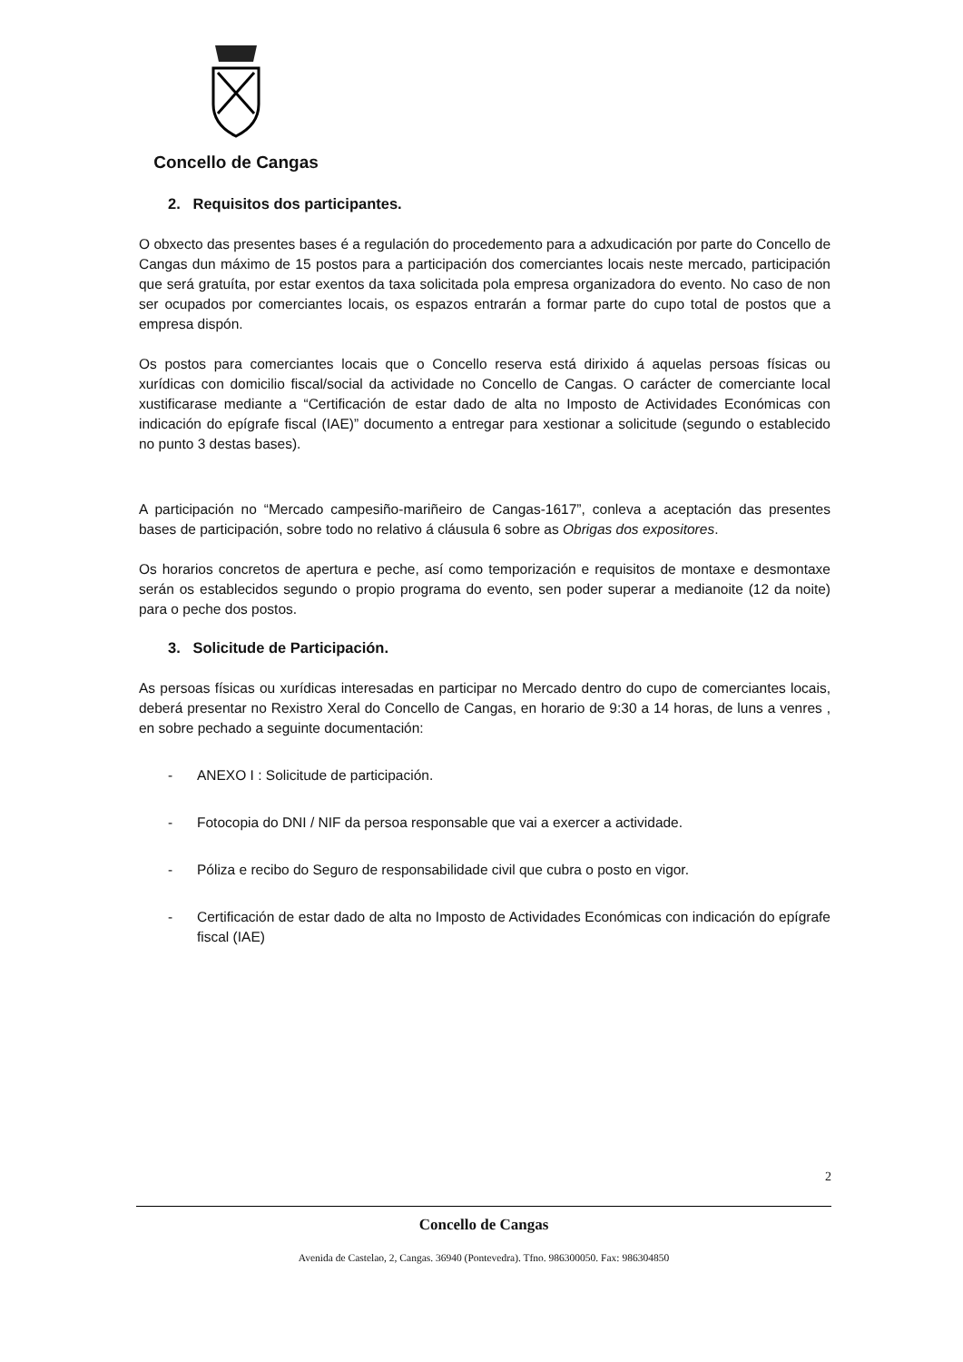Concello de Cangas
2. Requisitos dos participantes.
O obxecto das presentes bases é a regulación do procedemento para a adxudicación por parte do Concello de Cangas dun máximo de 15 postos para a participación dos comerciantes locais neste mercado, participación que será gratuíta, por estar exentos da taxa solicitada pola empresa organizadora do evento. No caso de non ser ocupados por comerciantes locais, os espazos entrarán a formar parte do cupo total de postos que a empresa dispón.
Os postos para comerciantes locais que o Concello reserva está dirixido á aquelas persoas físicas ou xurídicas con domicilio fiscal/social da actividade no Concello de Cangas. O carácter de comerciante local xustificarase mediante a “Certificación de estar dado de alta no Imposto de Actividades Económicas con indicación do epígrafe fiscal (IAE)” documento a entregar para xestionar a solicitude (segundo o establecido no punto 3 destas bases).
A participación no “Mercado campesiño-mariñeiro de Cangas-1617”, conleva a aceptación das presentes bases de participación, sobre todo no relativo á cláusula 6 sobre as Obrigas dos expositores.
Os horarios concretos de apertura e peche, así como temporización e requisitos de montaxe e desmontaxe serán os establecidos segundo o propio programa do evento, sen poder superar a medianoite (12 da noite) para o peche dos postos.
3. Solicitude de Participación.
As persoas físicas ou xurídicas interesadas en participar no Mercado dentro do cupo de comerciantes locais, deberá presentar no Rexistro Xeral do Concello de Cangas, en horario de 9:30 a 14 horas, de luns a venres , en sobre pechado a seguinte documentación:
- ANEXO I : Solicitude de participación.
- Fotocopia do DNI / NIF da persoa responsable que vai a exercer a actividade.
- Póliza e recibo do Seguro de responsabilidade civil que cubra o posto en vigor.
- Certificación de estar dado de alta no Imposto de Actividades Económicas con indicación do epígrafe fiscal (IAE)
2
Concello de Cangas
Avenida de Castelao, 2, Cangas. 36940 (Pontevedra). Tfno. 986300050. Fax: 986304850